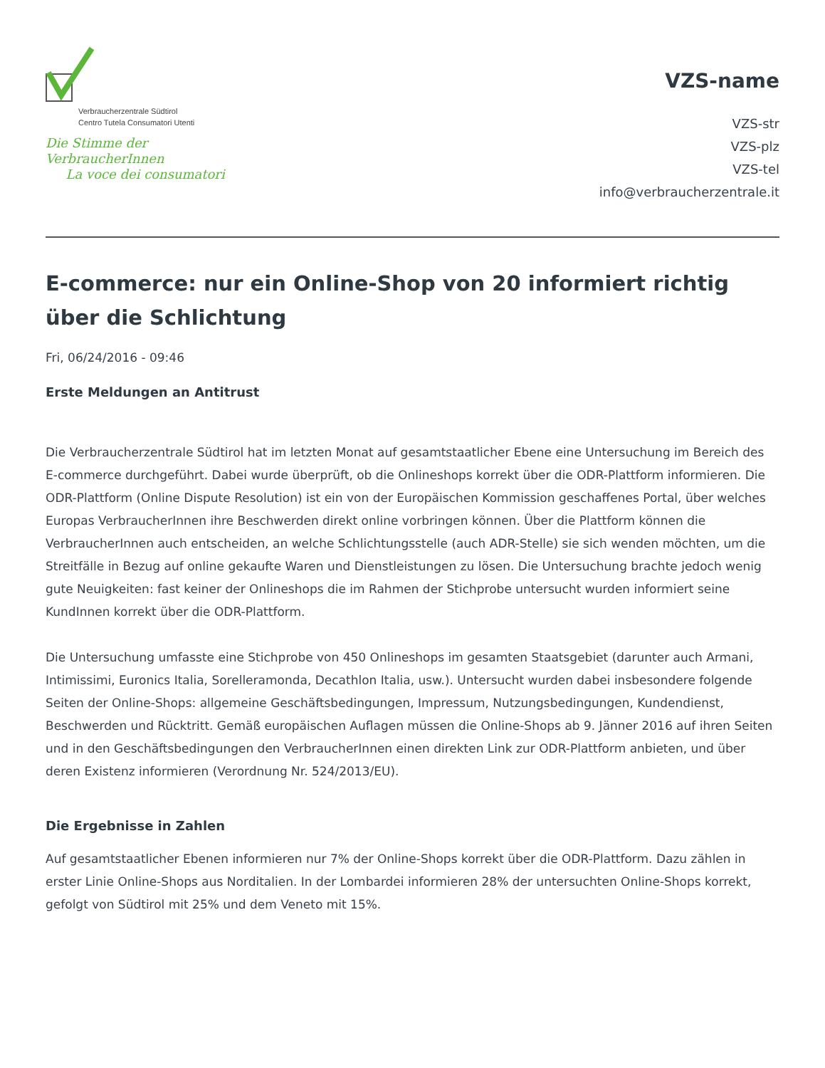Verbraucherzentrale Südtirol
Centro Tutela Consumatori Utenti
Die Stimme der VerbraucherInnen
La voce dei consumatori
VZS-name
VZS-str
VZS-plz
VZS-tel
info@verbraucherzentrale.it
E-commerce: nur ein Online-Shop von 20 informiert richtig über die Schlichtung
Fri, 06/24/2016 - 09:46
Erste Meldungen an Antitrust
Die Verbraucherzentrale Südtirol hat im letzten Monat auf gesamtstaatlicher Ebene eine Untersuchung im Bereich des E-commerce durchgeführt. Dabei wurde überprüft, ob die Onlineshops korrekt über die ODR-Plattform informieren. Die ODR-Plattform (Online Dispute Resolution) ist ein von der Europäischen Kommission geschaffenes Portal, über welches Europas VerbraucherInnen ihre Beschwerden direkt online vorbringen können. Über die Plattform können die VerbraucherInnen auch entscheiden, an welche Schlichtungsstelle (auch ADR-Stelle) sie sich wenden möchten, um die Streitfälle in Bezug auf online gekaufte Waren und Dienstleistungen zu lösen. Die Untersuchung brachte jedoch wenig gute Neuigkeiten: fast keiner der Onlineshops die im Rahmen der Stichprobe untersucht wurden informiert seine KundInnen korrekt über die ODR-Plattform.
Die Untersuchung umfasste eine Stichprobe von 450 Onlineshops im gesamten Staatsgebiet (darunter auch Armani, Intimissimi, Euronics Italia, Sorelleramonda, Decathlon Italia, usw.). Untersucht wurden dabei insbesondere folgende Seiten der Online-Shops: allgemeine Geschäftsbedingungen, Impressum, Nutzungsbedingungen, Kundendienst, Beschwerden und Rücktritt. Gemäß europäischen Auflagen müssen die Online-Shops ab 9. Jänner 2016 auf ihren Seiten und in den Geschäftsbedingungen den VerbraucherInnen einen direkten Link zur ODR-Plattform anbieten, und über deren Existenz informieren (Verordnung Nr. 524/2013/EU).
Die Ergebnisse in Zahlen
Auf gesamtstaatlicher Ebenen informieren nur 7% der Online-Shops korrekt über die ODR-Plattform. Dazu zählen in erster Linie Online-Shops aus Norditalien. In der Lombardei informieren 28% der untersuchten Online-Shops korrekt, gefolgt von Südtirol mit 25% und dem Veneto mit 15%.